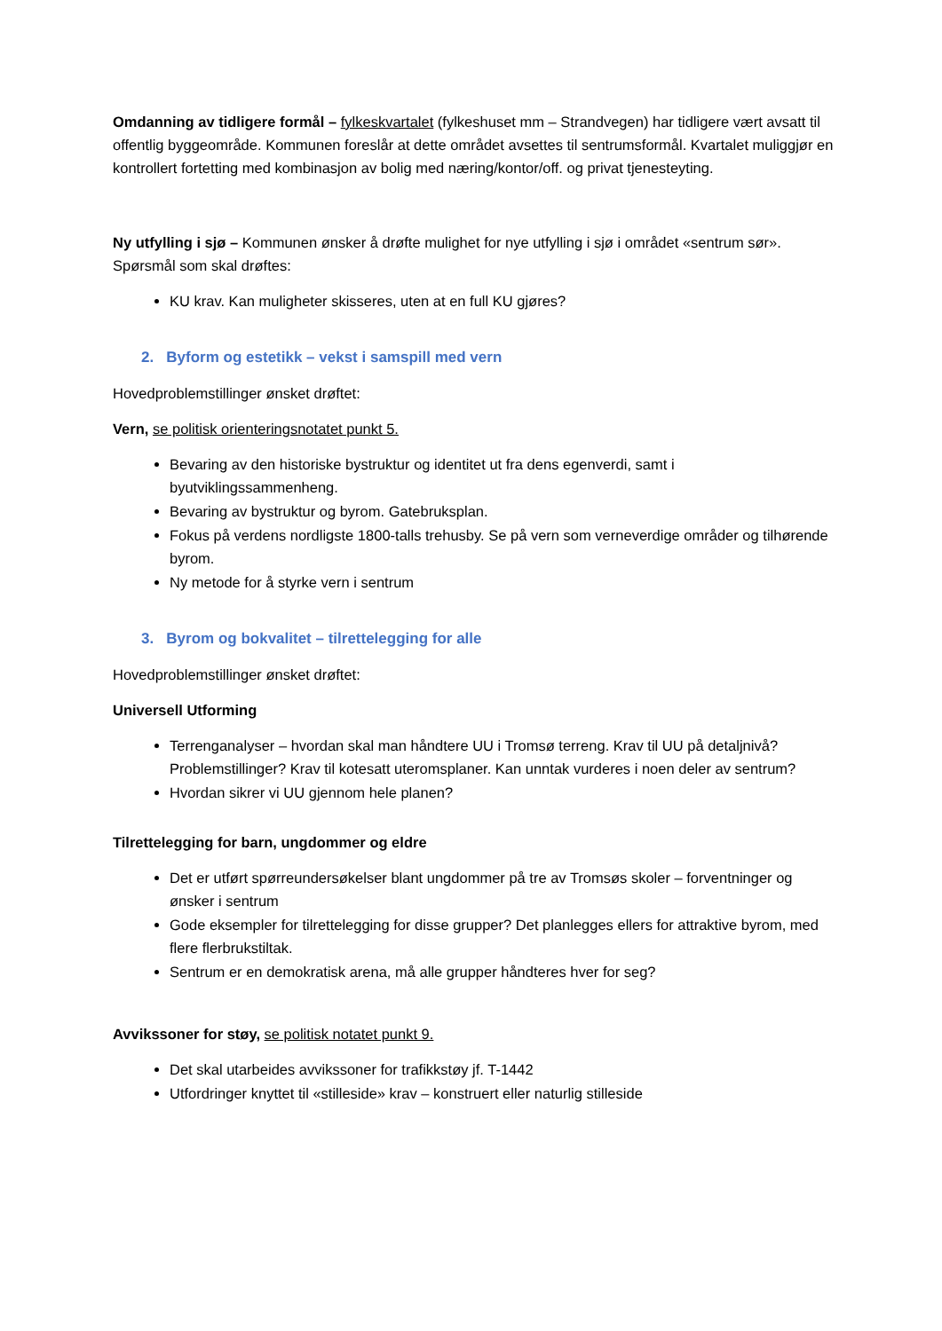Omdanning av tidligere formål – fylkeskvartalet (fylkeshuset mm – Strandvegen) har tidligere vært avsatt til offentlig byggeområde. Kommunen foreslår at dette området avsettes til sentrumsformål. Kvartalet muliggjør en kontrollert fortetting med kombinasjon av bolig med næring/kontor/off. og privat tjenesteyting.
Ny utfylling i sjø – Kommunen ønsker å drøfte mulighet for nye utfylling i sjø i området «sentrum sør». Spørsmål som skal drøftes:
KU krav. Kan muligheter skisseres, uten at en full KU gjøres?
2. Byform og estetikk – vekst i samspill med vern
Hovedproblemstillinger ønsket drøftet:
Vern, se politisk orienteringsnotatet punkt 5.
Bevaring av den historiske bystruktur og identitet ut fra dens egenverdi, samt i byutviklingssammenheng.
Bevaring av bystruktur og byrom. Gatebruksplan.
Fokus på verdens nordligste 1800-talls trehusby. Se på vern som verneverdige områder og tilhørende byrom.
Ny metode for å styrke vern i sentrum
3. Byrom og bokvalitet – tilrettelegging for alle
Hovedproblemstillinger ønsket drøftet:
Universell Utforming
Terrenganalyser – hvordan skal man håndtere UU i Tromsø terreng. Krav til UU på detaljnivå? Problemstillinger? Krav til kotesatt uteromsplaner. Kan unntak vurderes i noen deler av sentrum?
Hvordan sikrer vi UU gjennom hele planen?
Tilrettelegging for barn, ungdommer og eldre
Det er utført spørreundersøkelser blant ungdommer på tre av Tromsøs skoler – forventninger og ønsker i sentrum
Gode eksempler for tilrettelegging for disse grupper? Det planlegges ellers for attraktive byrom, med flere flerbrukstiltak.
Sentrum er en demokratisk arena, må alle grupper håndteres hver for seg?
Avvikssoner for støy, se politisk notatet punkt 9.
Det skal utarbeides avvikssoner for trafikkstøy jf. T-1442
Utfordringer knyttet til «stilleside» krav – konstruert eller naturlig stilleside